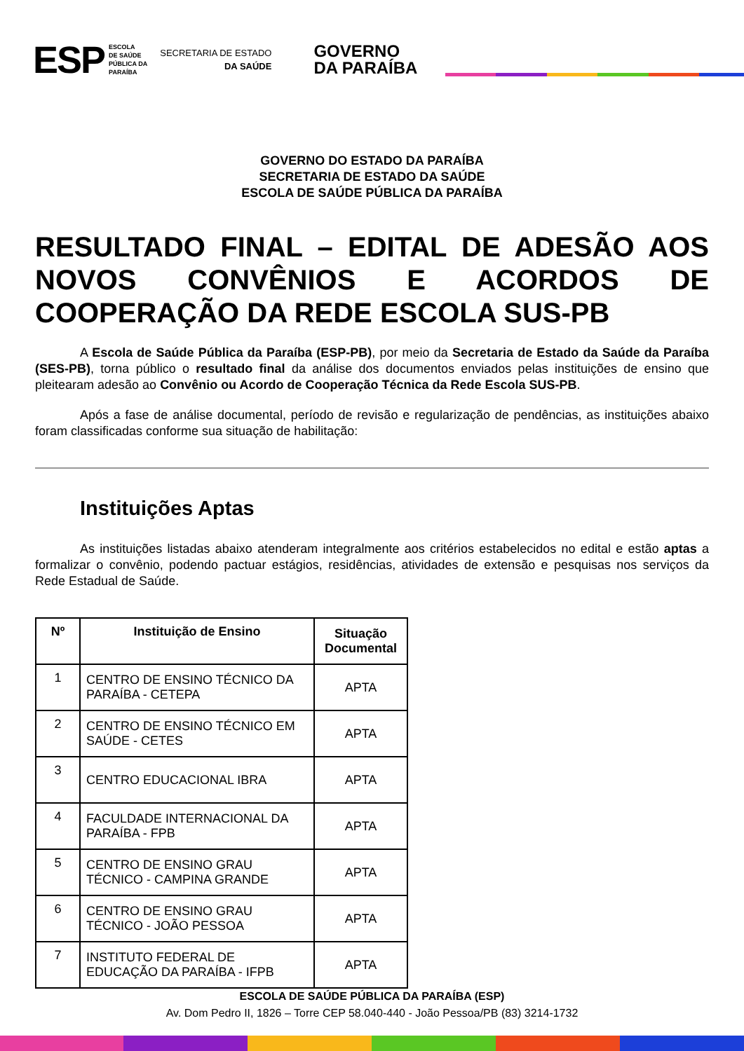ESP ESCOLA
DE SAÚDE
PÚBLICA DA
PARAÍBA SECRETARIA DE ESTADO
DA SAÚDE GOVERNO
DA PARAÍBA
GOVERNO DO ESTADO DA PARAÍBA
SECRETARIA DE ESTADO DA SAÚDE
ESCOLA DE SAÚDE PÚBLICA DA PARAÍBA
RESULTADO FINAL – EDITAL DE ADESÃO AOS NOVOS CONVÊNIOS E ACORDOS DE COOPERAÇÃO DA REDE ESCOLA SUS-PB
A Escola de Saúde Pública da Paraíba (ESP-PB), por meio da Secretaria de Estado da Saúde da Paraíba (SES-PB), torna público o resultado final da análise dos documentos enviados pelas instituições de ensino que pleitearam adesão ao Convênio ou Acordo de Cooperação Técnica da Rede Escola SUS-PB.
Após a fase de análise documental, período de revisão e regularização de pendências, as instituições abaixo foram classificadas conforme sua situação de habilitação:
Instituições Aptas
As instituições listadas abaixo atenderam integralmente aos critérios estabelecidos no edital e estão aptas a formalizar o convênio, podendo pactuar estágios, residências, atividades de extensão e pesquisas nos serviços da Rede Estadual de Saúde.
| Nº | Instituição de Ensino | Situação Documental |
| --- | --- | --- |
| 1 | CENTRO DE ENSINO TÉCNICO DA PARAÍBA - CETEPA | APTA |
| 2 | CENTRO DE ENSINO TÉCNICO EM SAÚDE - CETES | APTA |
| 3 | CENTRO EDUCACIONAL IBRA | APTA |
| 4 | FACULDADE INTERNACIONAL DA PARAÍBA - FPB | APTA |
| 5 | CENTRO DE ENSINO GRAU TÉCNICO - CAMPINA GRANDE | APTA |
| 6 | CENTRO DE ENSINO GRAU TÉCNICO - JOÃO PESSOA | APTA |
| 7 | INSTITUTO FEDERAL DE EDUCAÇÃO DA PARAÍBA - IFPB | APTA |
ESCOLA DE SAÚDE PÚBLICA DA PARAÍBA (ESP)
Av. Dom Pedro II, 1826 – Torre CEP 58.040-440 - João Pessoa/PB (83) 3214-1732